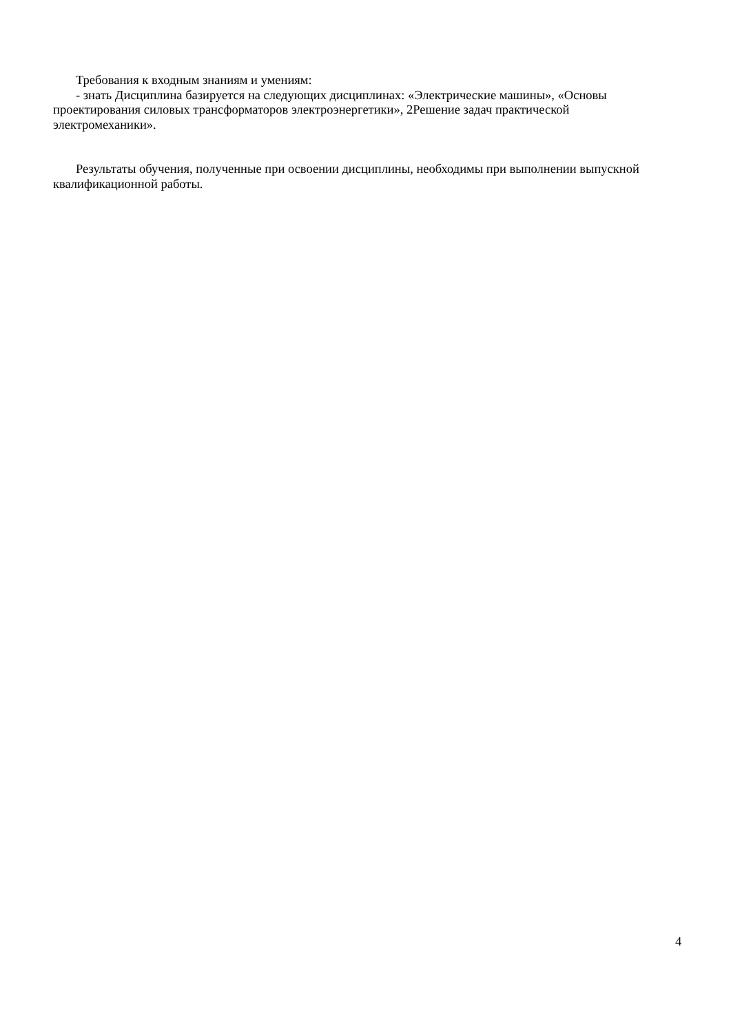Требования к входным знаниям и умениям:
- знать Дисциплина базируется на следующих дисциплинах: «Электрические машины», «Основы проектирования силовых трансформаторов электроэнергетики», 2Решение задач практической электромеханики».
Результаты обучения, полученные при освоении дисциплины, необходимы при выполнении выпускной квалификационной работы.
4